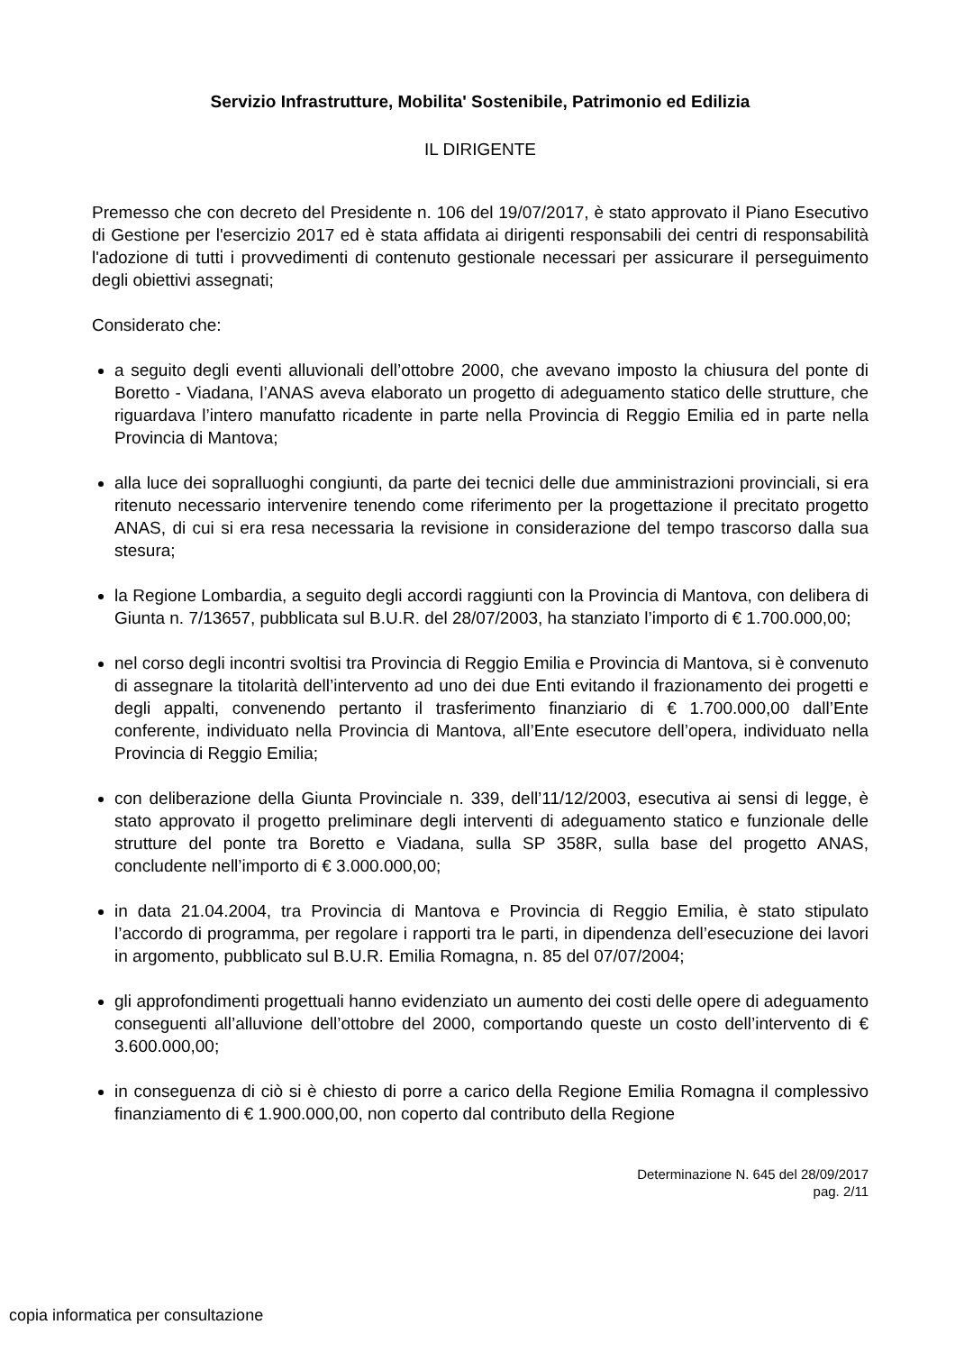Servizio Infrastrutture, Mobilita' Sostenibile, Patrimonio ed Edilizia
IL DIRIGENTE
Premesso che con decreto del Presidente n. 106 del 19/07/2017, è stato approvato il Piano Esecutivo di Gestione per l'esercizio 2017 ed è stata affidata ai dirigenti responsabili dei centri di responsabilità l'adozione di tutti i provvedimenti di contenuto gestionale necessari per assicurare il perseguimento degli obiettivi assegnati;
Considerato che:
a seguito degli eventi alluvionali dell’ottobre 2000, che avevano imposto la chiusura del ponte di Boretto - Viadana, l’ANAS aveva elaborato un progetto di adeguamento statico delle strutture, che riguardava l’intero manufatto ricadente in parte nella Provincia di Reggio Emilia ed in parte nella Provincia di Mantova;
alla luce dei sopralluoghi congiunti, da parte dei tecnici delle due amministrazioni provinciali, si era ritenuto necessario intervenire tenendo come riferimento per la progettazione il precitato progetto ANAS, di cui si era resa necessaria la revisione in considerazione del tempo trascorso dalla sua stesura;
la Regione Lombardia, a seguito degli accordi raggiunti con la Provincia di Mantova, con delibera di Giunta n. 7/13657, pubblicata sul B.U.R. del 28/07/2003, ha stanziato l’importo di € 1.700.000,00;
nel corso degli incontri svoltisi tra Provincia di Reggio Emilia e Provincia di Mantova, si è convenuto di assegnare la titolarità dell’intervento ad uno dei due Enti evitando il frazionamento dei progetti e degli appalti, convenendo pertanto il trasferimento finanziario di € 1.700.000,00 dall’Ente conferente, individuato nella Provincia di Mantova, all’Ente esecutore dell’opera, individuato nella Provincia di Reggio Emilia;
con deliberazione della Giunta Provinciale n. 339, dell’11/12/2003, esecutiva ai sensi di legge, è stato approvato il progetto preliminare degli interventi di adeguamento statico e funzionale delle strutture del ponte tra Boretto e Viadana, sulla SP 358R, sulla base del progetto ANAS, concludente nell’importo di € 3.000.000,00;
in data 21.04.2004, tra Provincia di Mantova e Provincia di Reggio Emilia, è stato stipulato l’accordo di programma, per regolare i rapporti tra le parti, in dipendenza dell’esecuzione dei lavori in argomento, pubblicato sul B.U.R. Emilia Romagna, n. 85 del 07/07/2004;
gli approfondimenti progettuali hanno evidenziato un aumento dei costi delle opere di adeguamento conseguenti all’alluvione dell’ottobre del 2000, comportando queste un costo dell’intervento di € 3.600.000,00;
in conseguenza di ciò si è chiesto di porre a carico della Regione Emilia Romagna il complessivo finanziamento di € 1.900.000,00, non coperto dal contributo della Regione
Determinazione N. 645 del 28/09/2017
pag. 2/11
copia informatica per consultazione